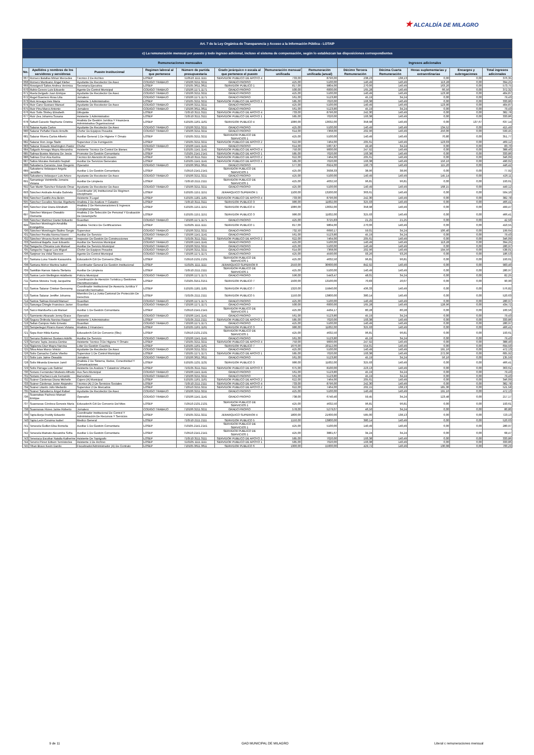★ ALCALDÍA DE MILAGRO
| Art. 7 de la Ley Orgánica de Transparencia y Acceso a la Información Pública - LOTAIP | | | | | | | | | | | | |
| --- | --- | --- | --- | --- | --- | --- | --- | --- | --- | --- | --- | --- |
| c) La remuneración mensual por puesto y todo ingreso adicional, incluso el sistema de compensación, según lo establezcan las disposiciones correspondientes | | | | | | | | | | | | |
| Remuneraciones mensuales | | | | | | | | Ingresos adicionales | | | | |
| No. | Apellidos y nombres de los servidores y servidoras | Puesto Institucional | Regimen laboral al que pertenece | Número de partida presupuestaria | Grado jerárquico o escala al que pertenece el puesto | Remuneración mensual unificada | Remuneración unificada (anual) | Décimo Tercera Remuneración | Décima Cuarta Remuneración | Horas suplementarias y extraordinarias | Encargos y subrogaciones | Total ingresos adicionales |
| 667 | Romero Batallas Mirian Mercedes | Técnico 2 De Archivo | LOSEP | 510510.1111.1111 | SERVIDOR PUBLICO DE APOYO 4 | 733,00 | 8796,00 | 238,23 | 138,13 | 0,00 | 0,00 | 376,35 |
| 668 | Romero Mantuano Ángel Kleber | Ayudante De Recolector De Aseo | CODIGO TRABAJO | 710106.3211.3211 | GRADO PROPIO | 425,00 | 5100,00 | 140,49 | 140,49 | 113,28 | 0,00 | 394,25 |
| 669 | Rossignoli Saltos Andrea Verónica | Secretaria Ejecutiva | LOSEP | 710105.3611.3611 | SERVIDOR PUBLICO 1 | 817,00 | 9804,00 | 270,06 | 140,49 | 163,20 | 0,00 | 573,75 |
| 670 | Rubio Cerezo Luis Eduardo | Agente De Control Municipal | CODIGO TRABAJO | 710106.1171.1171 | GRADO PROPIO | 500,00 | 6000,00 | 165,28 | 140,49 | 66,56 | 0,00 | 372,32 |
| 671 | Ruela Delgado Juan Enrique | Ayudante De Recolector De Aseo | CODIGO TRABAJO | 710106.3211.3211 | GRADO PROPIO | 425,00 | 5100,00 | 140,49 | 140,49 | 123,90 | 0,00 | 404,87 |
| 672 | Rugel Guerrero Rosa Lilia | Jornalero | CODIGO TRABAJO | 710106.1171.1171 | GRADO PROPIO | 561,00 | 5123,80 | 45,19 | 34,24 | 0,00 | 0,00 | 79,43 |
| 673 | Ruiz Arreaga Inés María | Asistente 1 Administrativo | LOSEP | 710105.3211.3211 | SERVIDOR PUBLICO DE APOYO 1 | 585,00 | 7020,00 | 193,38 | 140,49 | 0,00 | 0,00 | 333,86 |
| 674 | Ruiz Cano Gustavo Manuel | Ayudante De Recolector De Aseo | CODIGO TRABAJO | 710106.3211.3211 | GRADO PROPIO | 425,00 | 5100,00 | 140,49 | 140,49 | 123,90 | 0,00 | 404,87 |
| 675 | Ruiz Piza Marco Antonio | Jornalero | CODIGO TRABAJO | 710106.3611.3611 | GRADO PROPIO | 561,00 | 5123,80 | 45,19 | 34,24 | 0,00 | 0,00 | 79,43 |
| 676 | Ruiz Solís Shirley Elizabeth | Dibujante | LOSEP | 710510.3111.3111 | SERVIDOR PUBLICO DE APOYO 4 | 733,00 | 8796,00 | 242,30 | 140,49 | 0,00 | 0,00 | 382,78 |
| 677 | Ruiz Zea Johanna Susana | Asistente 1 Administrativo | LOSEP | 710510.3111.3111 | SERVIDOR PUBLICO DE APOYO 1 | 585,00 | 7020,00 | 193,38 | 140,49 | 0,00 | 0,00 | 333,86 |
| 678 | Safadi Caicedo Stephanie Cristina | Analista De Gestión Jurídica Y Financiera Administrativa Organizacional | LOSEP | 510105.1161.1161 | SERVIDOR PUBLICO 4 | 1086,00 | 13032,00 | 358,98 | 140,49 | 0,00 | 137,67 | 637,14 |
| 679 | Salazar Ayala Carlos | Ayudante De Recolector De Aseo | CODIGO TRABAJO | 710106.3211.3211 | GRADO PROPIO | 425,00 | 5100,00 | 140,49 | 140,49 | 134,52 | 0,00 | 415,49 |
| 680 | Salazar Peñafiel Flavio Arnulfo | Chofer De Equipos Pesados | CODIGO TRABAJO | 710106.3211.3211 | GRADO PROPIO | 614,00 | 7368,00 | 202,96 | 140,49 | 256,00 | 0,00 | 599,45 |
| 681 | Salazar Rivera Carlos Alberto | Auxiliar General 1 De Higiene Y Ornato | LOSEP | 710105.3211.3211 | SERVIDOR PUBLICO DE SERVICIOS 1 | 425,00 | 5100,00 | 140,49 | 140,49 | 70,80 | 0,00 | 351,77 |
| 682 | Salazar Ron Jorge Stalin | Supervisor 2 De Fumigación | LOSEP | 710105.3211.3211 | SERVIDOR PUBLICO DE APOYO 2 | 622,00 | 7464,00 | 205,61 | 140,49 | 123,03 | 0,00 | 469,12 |
| 683 | Salazar Rosado Washington Pastor | Chofer | CODIGO TRABAJO | 710106.1141.1141 | GRADO PROPIO | 614,00 | 5607,87 | 49,46 | 34,24 | 0,00 | 0,00 | 83,70 |
| 684 | Salgado Arreaga Mayra Alexandra | Asistente Técnico De Control De Bienes | LOSEP | 510105.1141.1141 | SERVIDOR PUBLICO DE APOYO 4 | 750,00 | 9000,00 | 247,92 | 140,49 | 0,00 | 0,00 | 388,40 |
| 685 | Salinas Bustos Mariana De Jesús | Promotor De Gestión Comunitaria | LOSEP | 710105.2141.2141 | SERVIDOR PUBLICO DE APOYO 1 | 585,00 | 7020,00 | 193,38 | 140,49 | 0,00 | 0,00 | 333,86 |
| 686 | Salinas Cruz Ana Karina | Técnico En Atención Al Usuario | LOSEP | 710510.3111.3111 | SERVIDOR PUBLICO DE APOYO 2 | 622,00 | 7464,00 | 205,61 | 140,49 | 0,00 | 0,00 | 346,09 |
| 687 | Saltos Morales Reinaldo Neptalí | Auxiliar De Servicios Generales | LOSEP | 510105.1141.1141 | SERVIDOR PUBLICO DE APOYO 1 | 585,00 | 7020,00 | 193,38 | 140,49 | 156,16 | 0,00 | 490,02 |
| 688 | Salvatierra Carranza José Gregorio | Operador | CODIGO TRABAJO | 710106.3611.3611 | GRADO PROPIO | 577,00 | 6924,00 | 190,73 | 140,49 | 115,20 | 0,00 | 446,42 |
| 689 | Salvatierra Velásquez Angela Jenniffer | Auxiliar 1 De Gestión Comunitaria | LOSEP | 710510.2141.2141 | SERVIDOR PUBLICO DE SERVICIOS 1 | 425,00 | 3938,33 | 38,96 | 38,96 | 0,00 | 0,00 | 77,92 |
| 690 | Salvatierra Velásquez Luis Arturo | Ayudante De Recolector De Aseo | CODIGO TRABAJO | 710106.3211.3211 | GRADO PROPIO | 425,00 | 5100,00 | 140,49 | 140,49 | 145,14 | 0,00 | 426,11 |
| 691 | Samaniego Veintimilla Jomaira Viviana | Auxiliar De Limpieza | LOSEP | 710510.2111.2111 | SERVIDOR PUBLICO DE SERVICIOS 1 | 425,00 | 4632,50 | 96,81 | 96,81 | 0,00 | 0,00 | 193,61 |
| 692 | San Martin Sánchez Rolando Omar | Ayudante De Recolector De Aseo | CODIGO TRABAJO | 710106.3211.3211 | GRADO PROPIO | 425,00 | 5100,00 | 140,49 | 140,49 | 168,15 | 0,00 | 449,12 |
| 693 | Sánchez Andrade Amalia Gabriela | Coordinador (A) Institucional De Régimen Disciplinario | LOSEP | 510105.1151.1151 | JERARQUICO SUPERIOR 1 | 1100,00 | 13200,00 | 363,61 | 140,49 | 0,00 | 0,00 | 504,10 |
| 694 | Sánchez Castillo Ana Belén | Asistente 3 Legal | LOSEP | 510105.1181.1181 | SERVIDOR PUBLICO DE APOYO 4 | 733,00 | 8796,00 | 242,30 | 140,49 | 0,00 | 0,00 | 382,78 |
| 695 | Sánchez Cevallos Nicolas Rigoberto | Analista 2 De Avalúos Y Catastro | LOSEP | 710510.3111.3111 | SERVIDOR PUBLICO 3 | 986,00 | 11832,00 | 325,93 | 140,49 | 0,00 | 0,00 | 466,41 |
| 696 | Sánchez Díaz Diana Elizabeth | Analista 2 De Remuneraciones E Ingresos Complementarios | LOSEP | 510105.1151.1151 | SERVIDOR PUBLICO 4 | 1086,00 | 13032,00 | 358,98 | 140,49 | 0,00 | 0,00 | 499,47 |
| 697 | Sánchez Márquez Oswaldo Clemente | Analista 2 De Selección De Personal Y Evaluación De Desempeño | LOSEP | 510105.1151.1151 | SERVIDOR PUBLICO 3 | 986,00 | 11832,00 | 325,93 | 140,49 | 0,00 | 0,00 | 466,41 |
| 698 | Sánchez Martínez Daniel Eduardo | Guardian | CODIGO TRABAJO | 710106.1171.1171 | GRADO PROPIO | 425,00 | 3725,83 | 21,25 | 21,25 | 0,00 | 0,00 | 42,50 |
| 699 | Sánchez Mondragón Amabilia Evangelina | Analista Técnico De Certificaciones | LOSEP | 510105.1111.1111 | SERVIDOR PUBLICO 1 | 817,00 | 9804,00 | 270,06 | 140,49 | 0,00 | 0,00 | 410,55 |
| 700 | Sánchez Mondragón Stalino Sergio | Supervisor | CODIGO TRABAJO | 710106.3211.3211 | GRADO PROPIO | 732,50 | 6690,17 | 59,01 | 34,24 | 106,40 | 0,00 | 199,64 |
| 701 | Sánchez Peralta Norma Noemi | Auxiliar De Servicio | CODIGO TRABAJO | 710106.1141.1141 | GRADO PROPIO | 561,00 | 5123,80 | 45,19 | 34,24 | 0,00 | 0,00 | 79,43 |
| 702 | Sánchez Vinueza Kevin Alexander | Inspector De Gestión De Construcciones | LOSEP | 710105.3111.3111 | SERVIDOR PUBLICO DE APOYO 2 | 622,00 | 7464,00 | 205,61 | 140,49 | 0,00 | 0,00 | 346,09 |
| 703 | Sandoval Bajaña Juan Eduardo | Auxiliar De Servicios Municipal | CODIGO TRABAJO | 710106.1141.1141 | GRADO PROPIO | 425,00 | 5100,00 | 140,49 | 140,49 | 113,28 | 0,00 | 394,25 |
| 704 | Sangucho Chicaiza Luis Manuel | Auxiliar De Servicio Municipal | CODIGO TRABAJO | 710106.3211.3211 | GRADO PROPIO | 425,00 | 5100,00 | 140,49 | 140,49 | 0,00 | 0,00 | 280,97 |
| 705 | Sangucho Yaguar Luis Miguel | Chofer De Equipos Pesados | CODIGO TRABAJO | 710106.3211.3211 | GRADO PROPIO | 614,00 | 7368,00 | 202,96 | 140,49 | 194,56 | 0,00 | 538,01 |
| 706 | Sanjinez Iza Vidal Steeven | Agente De Control Municipal | CODIGO TRABAJO | 710106.1171.1171 | GRADO PROPIO | 425,00 | 4590,00 | 93,26 | 93,26 | 0,00 | 0,00 | 186,53 |
| 707 | Santana Luna Yoselin Kassandra | Educador/A Cdi De Convenio (Sbu) | LOSEP | 710510.2131.2131 | SERVIDOR PUBLICO DE SERVICIOS 1 | 425,00 | 4632,50 | 96,81 | 96,81 | 0,00 | 0,00 | 193,61 |
| 708 | Santana Mohor Maritza Isabel | Coordinador General De Gestión Institucional | LOSEP | 510105.1111.1111 | JERARQUICO SUPERIOR 8 | 2550,00 | 30600,00 | 842,92 | 140,49 | 0,00 | 0,00 | 983,40 |
| 709 | Santillán Ramos Valeria Stefania | Auxiliar De Limpieza | LOSEP | 710510.2111.2111 | SERVIDOR PUBLICO DE SERVICIOS 1 | 425,00 | 5100,00 | 140,49 | 140,49 | 0,00 | 0,00 | 280,97 |
| 710 | Santos León Wellington Adalberto | Policía Municipal | CODIGO TRABAJO | 710106.1171.1171 | GRADO PROPIO | 596,00 | 5443,47 | 48,01 | 34,24 | 0,00 | 0,00 | 82,25 |
| 711 | Santos Moreira Trudy Jacqueline | Coordinación de Atención Turística y Gestiones Interstitucionales | LOSEP | 710105.3151.3151 | SERVIDOR PUBLICO 7 | 1500,00 | 13100,00 | 70,83 | 20,07 | 0,00 | 0,00 | 90,90 |
| 712 | Santos Salazar Cristian Geovanny | Coordinador Institucional De Asesoría Jurídica Y Desarrollo Normativo | LOSEP | 510105.1181.1181 | SERVIDOR PUBLICO 7 | 1320,00 | 15840,00 | 436,33 | 140,49 | 0,00 | 0,00 | 576,82 |
| 713 | Santos Salazar Jeniffer Johanna | Miembro De La Junta Cantonal De Protección De Derechos | LOSEP | 710105.2111.2111 | SERVIDOR PUBLICO 5 | 1150,00 | 13800,00 | 380,14 | 140,49 | 0,00 | 0,00 | 520,63 |
| 714 | Santos Salinas Ronald Manuel | Guardian | CODIGO TRABAJO | 710106.1171.1171 | GRADO PROPIO | 425,00 | 5100,00 | 140,49 | 140,49 | 0,00 | 0,00 | 280,97 |
| 715 | Sanunga Chingle Francisco Javier | Guardian | CODIGO TRABAJO | 710106.1171.1171 | GRADO PROPIO | 500,00 | 6000,00 | 165,28 | 140,49 | 128,96 | 0,00 | 434,72 |
| 716 | Sarco Maridueña Luis Manuel | Auxiliar 1 De Gestión Comunitaria | LOSEP | 710510.2141.2141 | SERVIDOR PUBLICO DE SERVICIOS 1 | 425,00 | 4434,17 | 80,28 | 80,28 | 0,00 | 0,00 | 160,56 |
| 717 | Sarmiento Alvarado Jenny Grace | Operador | CODIGO TRABAJO | 710106.1141.1141 | GRADO PROPIO | 561,00 | 5123,80 | 45,19 | 34,24 | 0,00 | 0,00 | 79,43 |
| 718 | Segura Ordinola Narcisa Raquel | Asistente 1 Administrativo | LOSEP | 710105.2111.2111 | SERVIDOR PUBLICO DE APOYO 1 | 585,00 | 7020,00 | 193,38 | 140,49 | 0,00 | 0,00 | 333,86 |
| 719 | Sellan Campos Helio Ernesto | Guardian | CODIGO TRABAJO | 710106.1171.1171 | GRADO PROPIO | 425,00 | 5100,00 | 140,49 | 140,49 | 0,00 | 0,00 | 280,97 |
| 720 | Sempertegui Pizarro Karen Viviana | Analista 2 Financiero | LOSEP | 510105.1161.1161 | SERVIDOR PUBLICO 3 | 986,00 | 11832,00 | 325,93 | 140,49 | 0,00 | 0,00 | 466,41 |
| 721 | Sepa Ruiz Hilda Karina | Educador/A Cdi De Convenio (Sbu) | LOSEP | 710510.2131.2131 | SERVIDOR PUBLICO DE SERVICIOS 1 | 425,00 | 4632,50 | 96,81 | 96,81 | 0,00 | 0,00 | 193,61 |
| 722 | Serrano Gutiérrez Gustavo Adolfo | Auxiliar De Servicio | CODIGO TRABAJO | 710106.1141.1141 | GRADO PROPIO | 561,00 | 5123,80 | 45,19 | 34,24 | 0,00 | 0,00 | 79,43 |
| 723 | Serrano Tapia Jessica Denise | Asistente Técnico 3 De Higiene Y Ornato | LOSEP | 710105.3211.3211 | SERVIDOR PUBLICO DE APOYO 4 | 750,00 | 9000,00 | 247,92 | 140,49 | 0,00 | 0,00 | 388,40 |
| 724 | Sigüenza Diaz Mayra Narcisa | Líder De Gestión Coactiva | LOSEP | 510105.1161.1161 | SERVIDOR PUBLICO 7 | 1676,00 | 20112,00 | 554,01 | 140,49 | 0,00 | 0,00 | 694,50 |
| 725 | Silva Arias Marco Vinicio | Ayudante De Recolector De Aseo | CODIGO TRABAJO | 710106.3211.3211 | GRADO PROPIO | 425,00 | 5100,00 | 140,49 | 140,49 | 191,16 | 0,00 | 472,13 |
| 726 | Solís Camacho Carlos Viterbo | Supervisor 1 De Control Municipal | LOSEP | 710105.1171.1171 | SERVIDOR PUBLICO DE APOYO 1 | 585,00 | 7020,00 | 193,38 | 140,49 | 272,06 | 0,00 | 605,92 |
| 727 | Solís Luis Jaime Oswaldo | Jornalero | CODIGO TRABAJO | 710106.3611.3611 | GRADO PROPIO | 561,00 | 5123,80 | 45,19 | 34,24 | 56,16 | 0,00 | 135,59 |
| 728 | Solís Miranda Emerson Jamil | Analista 2 De Sistema, Redes, Conectividad Y Comunicaciones | LOSEP | 510105.1131.1131 | SERVIDOR PUBLICO 3 | 986,00 | 11832,00 | 325,93 | 140,49 | 0,00 | 0,00 | 466,41 |
| 729 | Solís Párraga Luis Gabriel | Asistente De Avalúos Y Catastros Urbanos | LOSEP | 710105.3111.3111 | SERVIDOR PUBLICO DE APOYO 3 | 675,00 | 8100,00 | 223,13 | 140,49 | 0,00 | 0,00 | 363,61 |
| 730 | Soriano Fernández Modesto Alfredo | Aux.Serv.Municipal | CODIGO TRABAJO | 710106.1141.1141 | GRADO PROPIO | 561,00 | 5123,80 | 45,19 | 34,24 | 0,00 | 0,00 | 79,43 |
| 731 | Soriano Pacheco Luis Fernando | Barrendero | CODIGO TRABAJO | 710106.3211.3211 | GRADO PROPIO | 561,00 | 5123,80 | 45,19 | 34,24 | 0,00 | 0,00 | 79,43 |
| 732 | Suárez Cárdenas Diana Michelle | Cajero (A) Municipal | LOSEP | 510105.1161.1161 | SERVIDOR PUBLICO DE APOYO 2 | 622,00 | 7464,00 | 205,61 | 140,49 | 0,00 | 0,00 | 346,09 |
| 733 | Suárez Cárdenas Javier Alejandro | Técnico (A) 2 De Servicios Sociales | LOSEP | 710510.2111.2111 | SERVIDOR PUBLICO DE APOYO 4 | 733,00 | 8796,00 | 242,30 | 140,49 | 0,00 | 0,00 | 382,78 |
| 734 | Suárez Litardo Julio Medardo | Supervisor 2 De Mercados | LOSEP | 710510.3211.3211 | SERVIDOR PUBLICO DE APOYO 2 | 622,00 | 7464,00 | 202,15 | 138,13 | 181,30 | 0,00 | 521,58 |
| 735 | Suárez Salvatierra Ángel Rafael | Ayudante De Recolector De Aseo | CODIGO TRABAJO | 710106.3211.3211 | GRADO PROPIO | 425,00 | 5100,00 | 140,49 | 140,49 | 191,16 | 0,00 | 472,13 |
| 736 | Suasnabas Pacheco Manuel Enrique | Operador | CODIGO TRABAJO | 710106.1141.1141 | GRADO PROPIO | 738,00 | 6740,40 | 59,45 | 34,24 | 123,48 | 0,00 | 217,17 |
| 737 | Suasnavas Córdova Genesis María | Educador/A Cdi De Convenio Del Mies | LOSEP | 710510.2131.2131 | SERVIDOR PUBLICO DE SERVICIOS 1 | 425,00 | 4632,50 | 96,81 | 96,81 | 0,00 | 0,00 | 193,61 |
| 738 | Suasnavas Flores Jaime Roberto | Jornalero | CODIGO TRABAJO | 710106.3211.3211 | GRADO PROPIO | 578,00 | 5279,07 | 46,56 | 34,24 | 0,00 | 0,00 | 80,80 |
| 739 | Tapia Borja Freddy Eduardo | Coordinador Institucional De Control Y Administración De Recursos Y Servicios | LOSEP | 710105.3211.3211 | JERARQUICO SUPERIOR 4 | 1800,00 | 21600,00 | 585,00 | 138,13 | 0,00 | 0,00 | 723,13 |
| 740 | Tapia León Coraima Isabel | Medico General | LOSEP | 710510.2111.2111 | SERVIDOR PUBLICO 5 | 1150,00 | 13800,00 | 380,14 | 140,49 | 0,00 | 0,00 | 520,63 |
| 741 | Tenecela Guillen Elsa Romelia | Auxiliar 1 De Gestión Comunitaria | LOSEP | 710105.2141.2141 | SERVIDOR PUBLICO DE SERVICIOS 1 | 425,00 | 5100,00 | 140,49 | 140,49 | 0,00 | 0,00 | 280,97 |
| 742 | Tenecela Mainato Alexandra Sofia | Auxiliar 1 De Gestión Comunitaria | LOSEP | 710510.2141.2141 | SERVIDOR PUBLICO DE SERVICIOS 1 | 425,00 | 3881,67 | 34,24 | 34,24 | 0,00 | 0,00 | 68,47 |
| 743 | Tenezaca Escobar Natalia Katherine | Asistente De Topógrafo | LOSEP | 710510.3111.3111 | SERVIDOR PUBLICO DE APOYO 1 | 585,00 | 7020,00 | 193,38 | 140,49 | 0,00 | 0,00 | 333,86 |
| 744 | Tenorio Pérez Edison Temístocles | Asistente 1 De Archivo | LOSEP | 510105.1111.1111 | SERVIDOR PUBLICO DE APOYO 1 | 585,00 | 7020,00 | 193,38 | 140,49 | 0,00 | 0,00 | 333,86 |
| 745 | Tiban Bravo Kevin Danilo | Fiscalizador/Administrador (A) De Contrato | LOSEP | 710105.3611.3611 | SERVIDOR PUBLICO 6 | 1300,00 | 15600,00 | 429,72 | 140,49 | 130,08 | 0,00 | 700,29 |
9 de 11 GAD MUNICIPAL DE MILAGRO
Literal c remuneraciones mensual